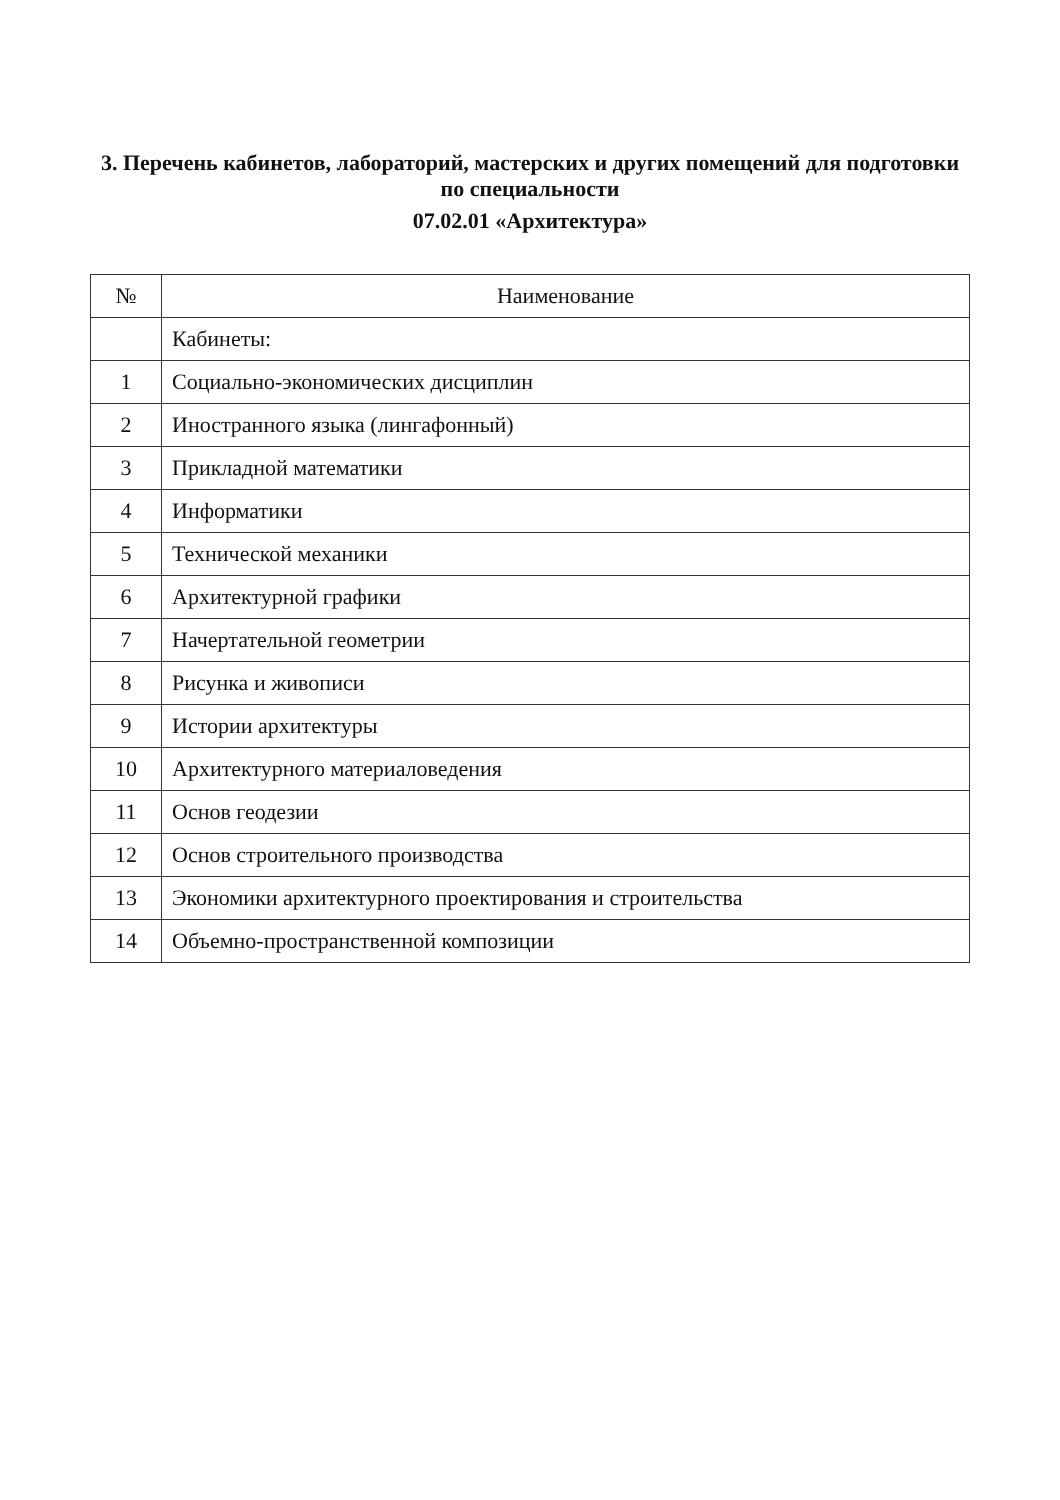3. Перечень кабинетов, лабораторий, мастерских и других помещений для подготовки по специальности
07.02.01 «Архитектура»
| № | Наименование |
| --- | --- |
| | Кабинеты: |
| 1 | Социально-экономических дисциплин |
| 2 | Иностранного языка (лингафонный) |
| 3 | Прикладной математики |
| 4 | Информатики |
| 5 | Технической механики |
| 6 | Архитектурной графики |
| 7 | Начертательной геометрии |
| 8 | Рисунка и живописи |
| 9 | Истории архитектуры |
| 10 | Архитектурного материаловедения |
| 11 | Основ геодезии |
| 12 | Основ строительного производства |
| 13 | Экономики архитектурного проектирования и строительства |
| 14 | Объемно-пространственной композиции |